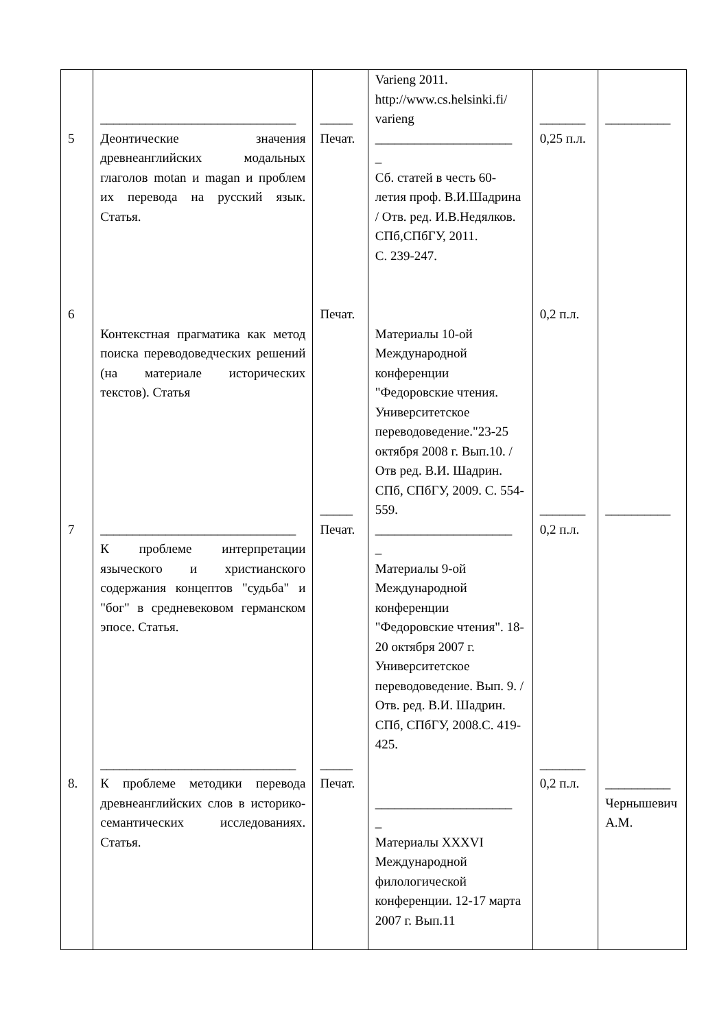| 5 6 7 8. | ______________________________ Деонтические значения древнеанглийских модальных глаголов motan и magan и проблем их перевода на русский язык. Статья. Контекстная прагматика как метод поиска переводоведческих решений (на материале исторических текстов). Статья ______________________________ К проблеме интерпретации языческого и христианского содержания концептов "судьба" и "бог" в средневековом германском эпосе. Статья. ______________________________ К проблеме методики перевода древнеанглийских слов в историко-семантических исследованиях. Статья. | _____ Печат. Печат. _____ Печат. _____ Печат. | Varieng 2011. http://www.cs.helsinki.fi/ varieng _____________________ _ Сб. статей в честь 60-летия проф. В.И.Шадрина / Отв. ред. И.В.Недялков. СПб,СПбГУ, 2011. С. 239-247. Материалы 10-ой Международной конференции "Федоровские чтения. Университетское переводоведение."23-25 октября 2008 г. Вып.10. /Отв ред. В.И. Шадрин. СПб, СПбГУ, 2009. С. 554-559. _____________________ _ Материалы 9-ой Международной конференции "Федоровские чтения". 18-20 октября 2007 г. Университетское переводоведение. Вып. 9. / Отв. ред. В.И. Шадрин. СПб, СПбГУ, 2008.С. 419-425. _____________________ _ Материалы XXXVI Международной филологической конференции. 12-17 марта 2007 г. Вып.11 | _______ 0,25 п.л. 0,2 п.л. _______ 0,2 п.л. _______ 0,2 п.л. | __________ __________ __________ Чернышевич А.М. |